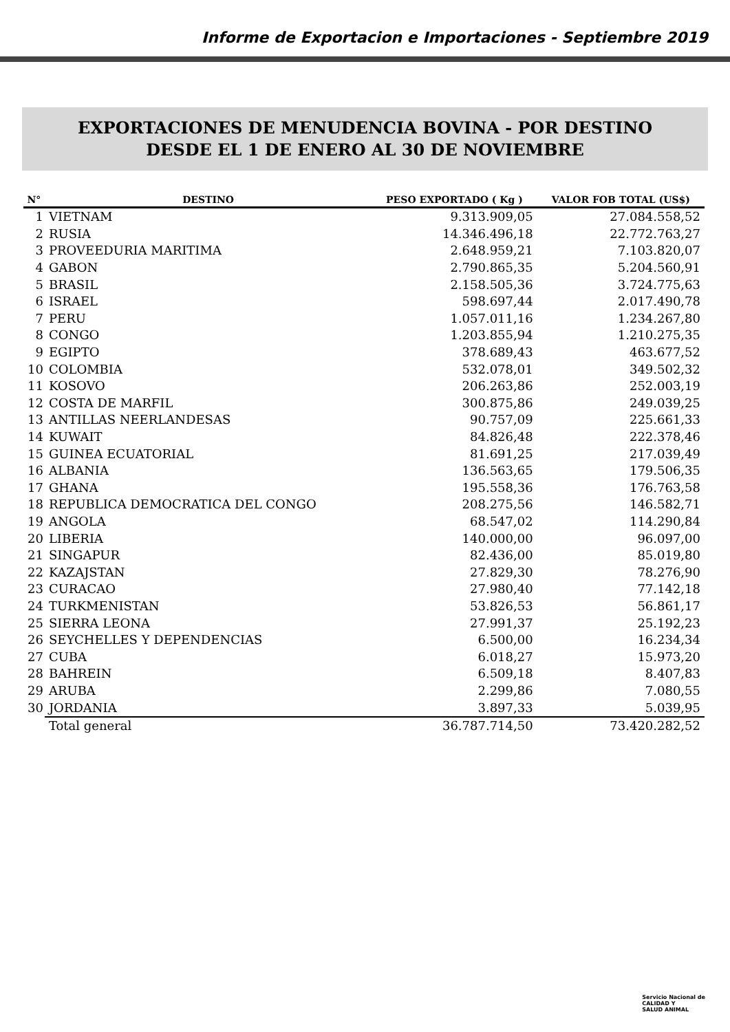Informe de Exportacion e Importaciones - Septiembre 2019
EXPORTACIONES DE MENUDENCIA BOVINA - POR DESTINO
DESDE EL 1 DE ENERO AL 30 DE NOVIEMBRE
| N° | DESTINO | PESO EXPORTADO ( Kg ) | VALOR FOB TOTAL (US$) |
| --- | --- | --- | --- |
| 1 | VIETNAM | 9.313.909,05 | 27.084.558,52 |
| 2 | RUSIA | 14.346.496,18 | 22.772.763,27 |
| 3 | PROVEEDURIA MARITIMA | 2.648.959,21 | 7.103.820,07 |
| 4 | GABON | 2.790.865,35 | 5.204.560,91 |
| 5 | BRASIL | 2.158.505,36 | 3.724.775,63 |
| 6 | ISRAEL | 598.697,44 | 2.017.490,78 |
| 7 | PERU | 1.057.011,16 | 1.234.267,80 |
| 8 | CONGO | 1.203.855,94 | 1.210.275,35 |
| 9 | EGIPTO | 378.689,43 | 463.677,52 |
| 10 | COLOMBIA | 532.078,01 | 349.502,32 |
| 11 | KOSOVO | 206.263,86 | 252.003,19 |
| 12 | COSTA DE MARFIL | 300.875,86 | 249.039,25 |
| 13 | ANTILLAS NEERLANDESAS | 90.757,09 | 225.661,33 |
| 14 | KUWAIT | 84.826,48 | 222.378,46 |
| 15 | GUINEA ECUATORIAL | 81.691,25 | 217.039,49 |
| 16 | ALBANIA | 136.563,65 | 179.506,35 |
| 17 | GHANA | 195.558,36 | 176.763,58 |
| 18 | REPUBLICA DEMOCRATICA DEL CONGO | 208.275,56 | 146.582,71 |
| 19 | ANGOLA | 68.547,02 | 114.290,84 |
| 20 | LIBERIA | 140.000,00 | 96.097,00 |
| 21 | SINGAPUR | 82.436,00 | 85.019,80 |
| 22 | KAZAJSTAN | 27.829,30 | 78.276,90 |
| 23 | CURACAO | 27.980,40 | 77.142,18 |
| 24 | TURKMENISTAN | 53.826,53 | 56.861,17 |
| 25 | SIERRA LEONA | 27.991,37 | 25.192,23 |
| 26 | SEYCHELLES Y DEPENDENCIAS | 6.500,00 | 16.234,34 |
| 27 | CUBA | 6.018,27 | 15.973,20 |
| 28 | BAHREIN | 6.509,18 | 8.407,83 |
| 29 | ARUBA | 2.299,86 | 7.080,55 |
| 30 | JORDANIA | 3.897,33 | 5.039,95 |
| | Total general | 36.787.714,50 | 73.420.282,52 |
Servicio Nacional de
CALIDAD Y
SALUD ANIMAL